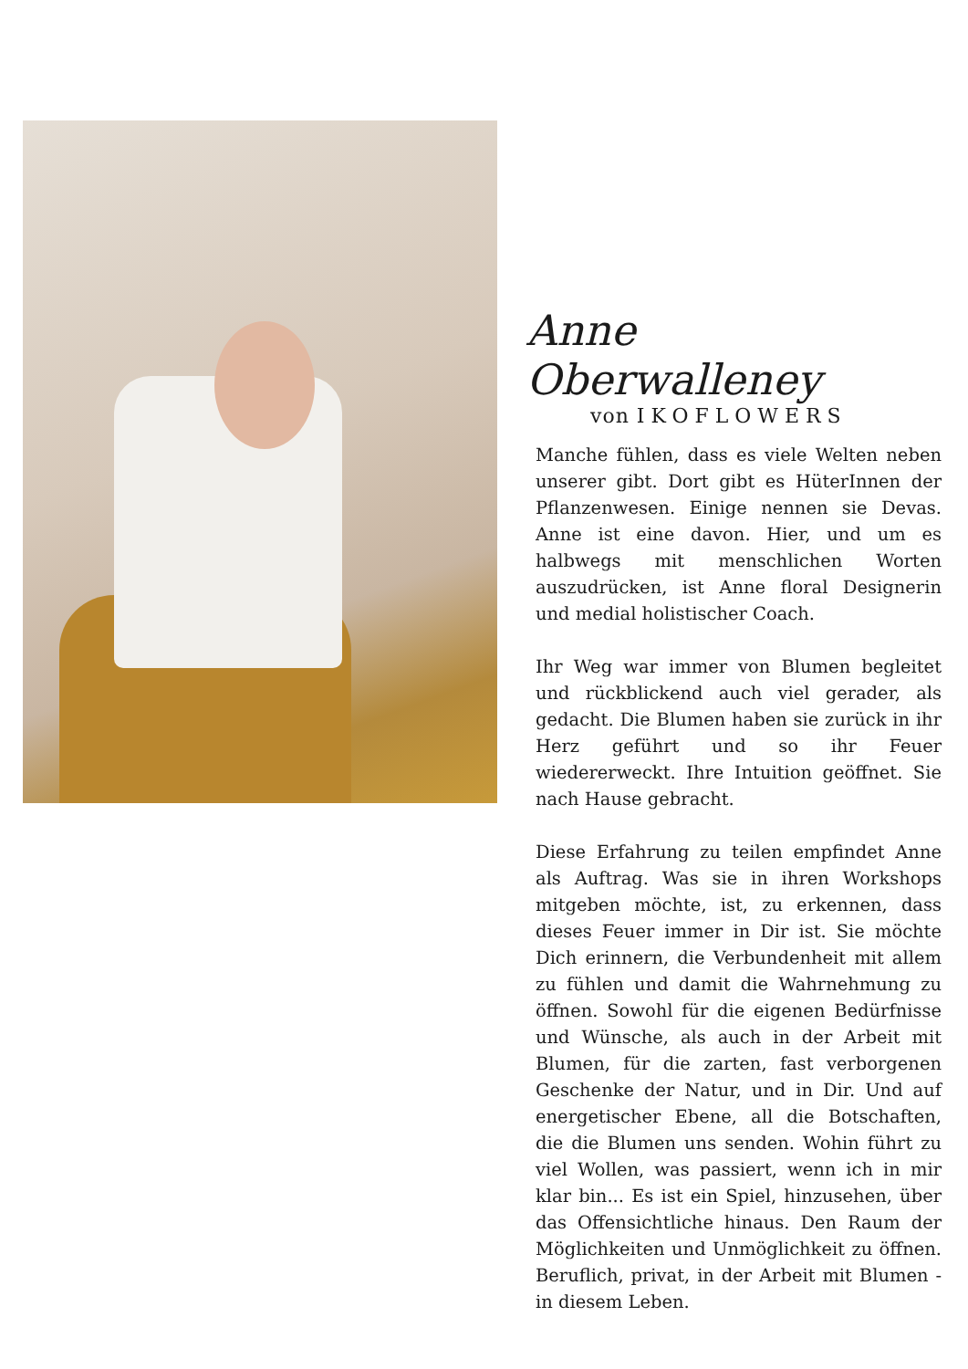Anne Oberwalleney
von IKOFLOWERS
Manche fühlen, dass es viele Welten neben unserer gibt. Dort gibt es HüterInnen der Pflanzenwesen. Einige nennen sie Devas. Anne ist eine davon. Hier, und um es halbwegs mit menschlichen Worten auszudrücken, ist Anne floral Designerin und medial holistischer Coach.
Ihr Weg war immer von Blumen begleitet und rückblickend auch viel gerader, als gedacht. Die Blumen haben sie zurück in ihr Herz geführt und so ihr Feuer wiedererweckt. Ihre Intuition geöffnet. Sie nach Hause gebracht.
Diese Erfahrung zu teilen empfindet Anne als Auftrag. Was sie in ihren Workshops mitgeben möchte, ist, zu erkennen, dass dieses Feuer immer in Dir ist. Sie möchte Dich erinnern, die Verbundenheit mit allem zu fühlen und damit die Wahrnehmung zu öffnen. Sowohl für die eigenen Bedürfnisse und Wünsche, als auch in der Arbeit mit Blumen, für die zarten, fast verborgenen Geschenke der Natur, und in Dir. Und auf energetischer Ebene, all die Botschaften, die die Blumen uns senden. Wohin führt zu viel Wollen, was passiert, wenn ich in mir klar bin... Es ist ein Spiel, hinzusehen, über das Offensichtliche hinaus. Den Raum der Möglichkeiten und Unmöglichkeit zu öffnen. Beruflich, privat, in der Arbeit mit Blumen - in diesem Leben.